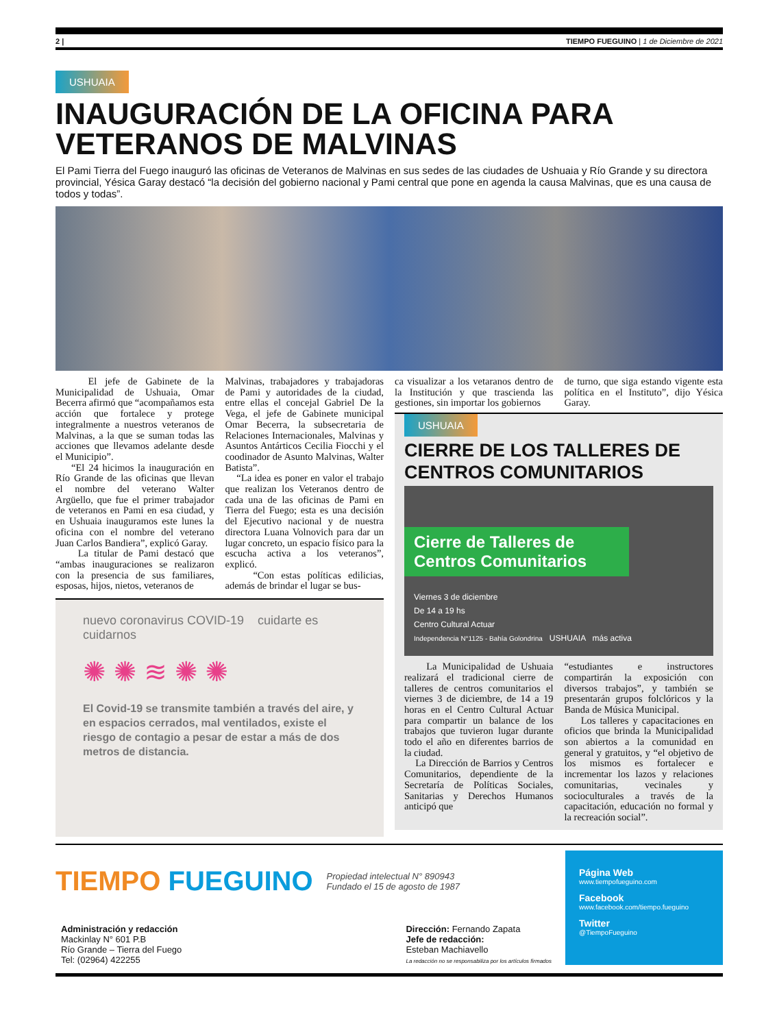2 | TIEMPO FUEGUINO | 1 de Diciembre de 2021
USHUAIA
INAUGURACIÓN DE LA OFICINA PARA VETERANOS DE MALVINAS
El Pami Tierra del Fuego inauguró las oficinas de Veteranos de Malvinas en sus sedes de las ciudades de Ushuaia y Río Grande y su directora provincial, Yésica Garay destacó “la decisión del gobierno nacional y Pami central que pone en agenda la causa Malvinas, que es una causa de todos y todas”.
El jefe de Gabinete de la Municipalidad de Ushuaia, Omar Becerra afirmó que “acompañamos esta acción que fortalece y protege integralmente a nuestros veteranos de Malvinas, a la que se suman todas las acciones que llevamos adelante desde el Municipio”.
“El 24 hicimos la inauguración en Río Grande de las oficinas que llevan el nombre del veterano Walter Argüello, que fue el primer trabajador de veteranos en Pami en esa ciudad, y en Ushuaia inauguramos este lunes la oficina con el nombre del veterano Juan Carlos Bandiera”, explicó Garay.
La titular de Pami destacó que “ambas inauguraciones se realizaron con la presencia de sus familiares, esposas, hijos, nietos, veteranos de
Malvinas, trabajadores y trabajadoras de Pami y autoridades de la ciudad, entre ellas el concejal Gabriel De la Vega, el jefe de Gabinete municipal Omar Becerra, la subsecretaria de Relaciones Internacionales, Malvinas y Asuntos Antárticos Cecilia Fiocchi y el coodinador de Asunto Malvinas, Walter Batista”.
“La idea es poner en valor el trabajo que realizan los Veteranos dentro de cada una de las oficinas de Pami en Tierra del Fuego; esta es una decisión del Ejecutivo nacional y de nuestra directora Luana Volnovich para dar un lugar concreto, un espacio físico para la escucha activa a los veteranos”, explicó.
“Con estas políticas edilicias, además de brindar el lugar se bus-
nuevo coronavirus COVID-19 cuidarte es cuidarnos
✺ ✺ ≋ ✺ ✺
El Covid-19 se transmite también a través del aire, y en espacios cerrados, mal ventilados, existe el riesgo de contagio a pesar de estar a más de dos metros de distancia.
ca visualizar a los vetaranos dentro de la Institución y que trascienda las gestiones, sin importar los gobiernos
de turno, que siga estando vigente esta política en el Instituto”, dijo Yésica Garay.
USHUAIA
CIERRE DE LOS TALLERES DE CENTROS COMUNITARIOS
Cierre de Talleres de Centros Comunitarios
Viernes 3 de diciembre
De 14 a 19 hs
Centro Cultural Actuar
Independencia N°1125 - Bahía Golondrina USHUAIA más activa
La Municipalidad de Ushuaia realizará el tradicional cierre de talleres de centros comunitarios el viernes 3 de diciembre, de 14 a 19 horas en el Centro Cultural Actuar para compartir un balance de los trabajos que tuvieron lugar durante todo el año en diferentes barrios de la ciudad.
La Dirección de Barrios y Centros Comunitarios, dependiente de la Secretaría de Políticas Sociales, Sanitarias y Derechos Humanos anticipó que
“estudiantes e instructores compartirán la exposición con diversos trabajos”, y también se presentarán grupos folclóricos y la Banda de Música Municipal.
Los talleres y capacitaciones en oficios que brinda la Municipalidad son abiertos a la comunidad en general y gratuitos, y “el objetivo de los mismos es fortalecer e incrementar los lazos y relaciones comunitarias, vecinales y socioculturales a través de la capacitación, educación no formal y la recreación social”.
TIEMPO FUEGUINO
Propiedad intelectual N° 890943
Fundado el 15 de agosto de 1987
Administración y redacción
Mackinlay N° 601 P.B
Río Grande – Tierra del Fuego
Tel: (02964) 422255
Dirección: Fernando Zapata
Jefe de redacción:
Esteban Machiavello
La redacción no se responsabiliza por los artículos firmados
Página Web
www.tiempofueguino.com
Facebook
www.facebook.com/tiempo.fueguino
Twitter
@TiempoFueguino